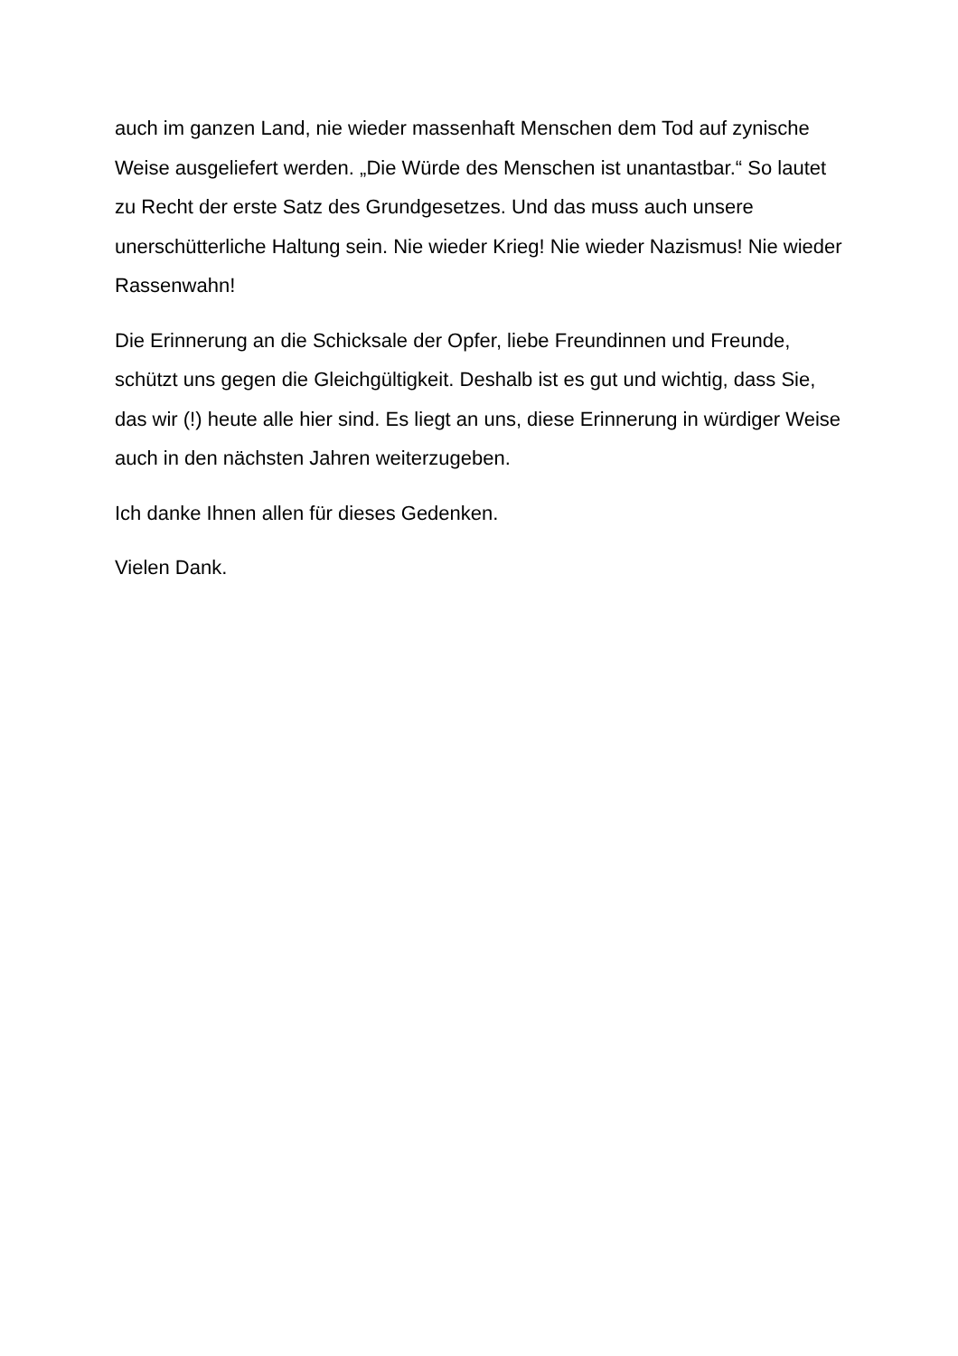auch im ganzen Land, nie wieder massenhaft Menschen dem Tod auf zynische Weise ausgeliefert werden. „Die Würde des Menschen ist unantastbar.“ So lautet zu Recht der erste Satz des Grundgesetzes. Und das muss auch unsere unerschütterliche Haltung sein. Nie wieder Krieg! Nie wieder Nazismus! Nie wieder Rassenwahn!
Die Erinnerung an die Schicksale der Opfer, liebe Freundinnen und Freunde, schützt uns gegen die Gleichgültigkeit. Deshalb ist es gut und wichtig, dass Sie, das wir (!) heute alle hier sind. Es liegt an uns, diese Erinnerung in würdiger Weise auch in den nächsten Jahren weiterzugeben.
Ich danke Ihnen allen für dieses Gedenken.
Vielen Dank.